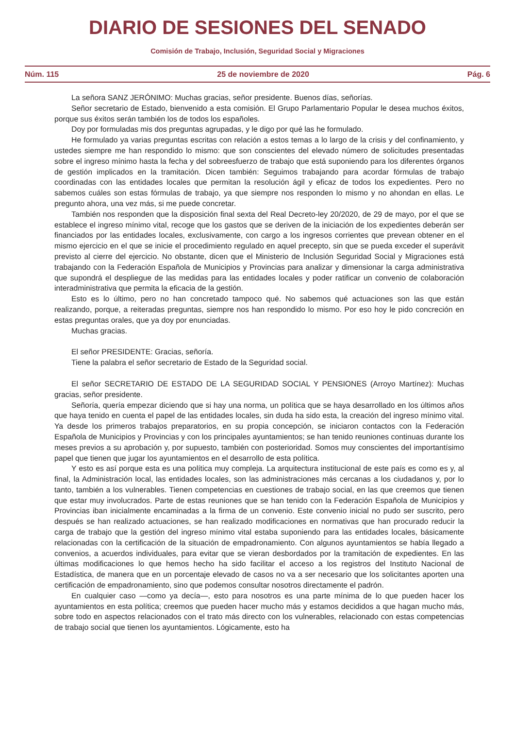DIARIO DE SESIONES DEL SENADO
Comisión de Trabajo, Inclusión, Seguridad Social y Migraciones
Núm. 115 25 de noviembre de 2020 Pág. 6
La señora SANZ JERÓNIMO: Muchas gracias, señor presidente. Buenos días, señorías.
Señor secretario de Estado, bienvenido a esta comisión. El Grupo Parlamentario Popular le desea muchos éxitos, porque sus éxitos serán también los de todos los españoles.
Doy por formuladas mis dos preguntas agrupadas, y le digo por qué las he formulado.
He formulado ya varias preguntas escritas con relación a estos temas a lo largo de la crisis y del confinamiento, y ustedes siempre me han respondido lo mismo: que son conscientes del elevado número de solicitudes presentadas sobre el ingreso mínimo hasta la fecha y del sobreesfuerzo de trabajo que está suponiendo para los diferentes órganos de gestión implicados en la tramitación. Dicen también: Seguimos trabajando para acordar fórmulas de trabajo coordinadas con las entidades locales que permitan la resolución ágil y eficaz de todos los expedientes. Pero no sabemos cuáles son estas fórmulas de trabajo, ya que siempre nos responden lo mismo y no ahondan en ellas. Le pregunto ahora, una vez más, si me puede concretar.
También nos responden que la disposición final sexta del Real Decreto-ley 20/2020, de 29 de mayo, por el que se establece el ingreso mínimo vital, recoge que los gastos que se deriven de la iniciación de los expedientes deberán ser financiados por las entidades locales, exclusivamente, con cargo a los ingresos corrientes que prevean obtener en el mismo ejercicio en el que se inicie el procedimiento regulado en aquel precepto, sin que se pueda exceder el superávit previsto al cierre del ejercicio. No obstante, dicen que el Ministerio de Inclusión Seguridad Social y Migraciones está trabajando con la Federación Española de Municipios y Provincias para analizar y dimensionar la carga administrativa que supondrá el despliegue de las medidas para las entidades locales y poder ratificar un convenio de colaboración interadministrativa que permita la eficacia de la gestión.
Esto es lo último, pero no han concretado tampoco qué. No sabemos qué actuaciones son las que están realizando, porque, a reiteradas preguntas, siempre nos han respondido lo mismo. Por eso hoy le pido concreción en estas preguntas orales, que ya doy por enunciadas.
Muchas gracias.
El señor PRESIDENTE: Gracias, señoría.
Tiene la palabra el señor secretario de Estado de la Seguridad social.
El señor SECRETARIO DE ESTADO DE LA SEGURIDAD SOCIAL Y PENSIONES (Arroyo Martínez): Muchas gracias, señor presidente.
Señoría, quería empezar diciendo que si hay una norma, un política que se haya desarrollado en los últimos años que haya tenido en cuenta el papel de las entidades locales, sin duda ha sido esta, la creación del ingreso mínimo vital. Ya desde los primeros trabajos preparatorios, en su propia concepción, se iniciaron contactos con la Federación Española de Municipios y Provincias y con los principales ayuntamientos; se han tenido reuniones continuas durante los meses previos a su aprobación y, por supuesto, también con posterioridad. Somos muy conscientes del importantísimo papel que tienen que jugar los ayuntamientos en el desarrollo de esta política.
Y esto es así porque esta es una política muy compleja. La arquitectura institucional de este país es como es y, al final, la Administración local, las entidades locales, son las administraciones más cercanas a los ciudadanos y, por lo tanto, también a los vulnerables. Tienen competencias en cuestiones de trabajo social, en las que creemos que tienen que estar muy involucrados. Parte de estas reuniones que se han tenido con la Federación Española de Municipios y Provincias iban inicialmente encaminadas a la firma de un convenio. Este convenio inicial no pudo ser suscrito, pero después se han realizado actuaciones, se han realizado modificaciones en normativas que han procurado reducir la carga de trabajo que la gestión del ingreso mínimo vital estaba suponiendo para las entidades locales, básicamente relacionadas con la certificación de la situación de empadronamiento. Con algunos ayuntamientos se había llegado a convenios, a acuerdos individuales, para evitar que se vieran desbordados por la tramitación de expedientes. En las últimas modificaciones lo que hemos hecho ha sido facilitar el acceso a los registros del Instituto Nacional de Estadística, de manera que en un porcentaje elevado de casos no va a ser necesario que los solicitantes aporten una certificación de empadronamiento, sino que podemos consultar nosotros directamente el padrón.
En cualquier caso —como ya decía—, esto para nosotros es una parte mínima de lo que pueden hacer los ayuntamientos en esta política; creemos que pueden hacer mucho más y estamos decididos a que hagan mucho más, sobre todo en aspectos relacionados con el trato más directo con los vulnerables, relacionado con estas competencias de trabajo social que tienen los ayuntamientos. Lógicamente, esto ha